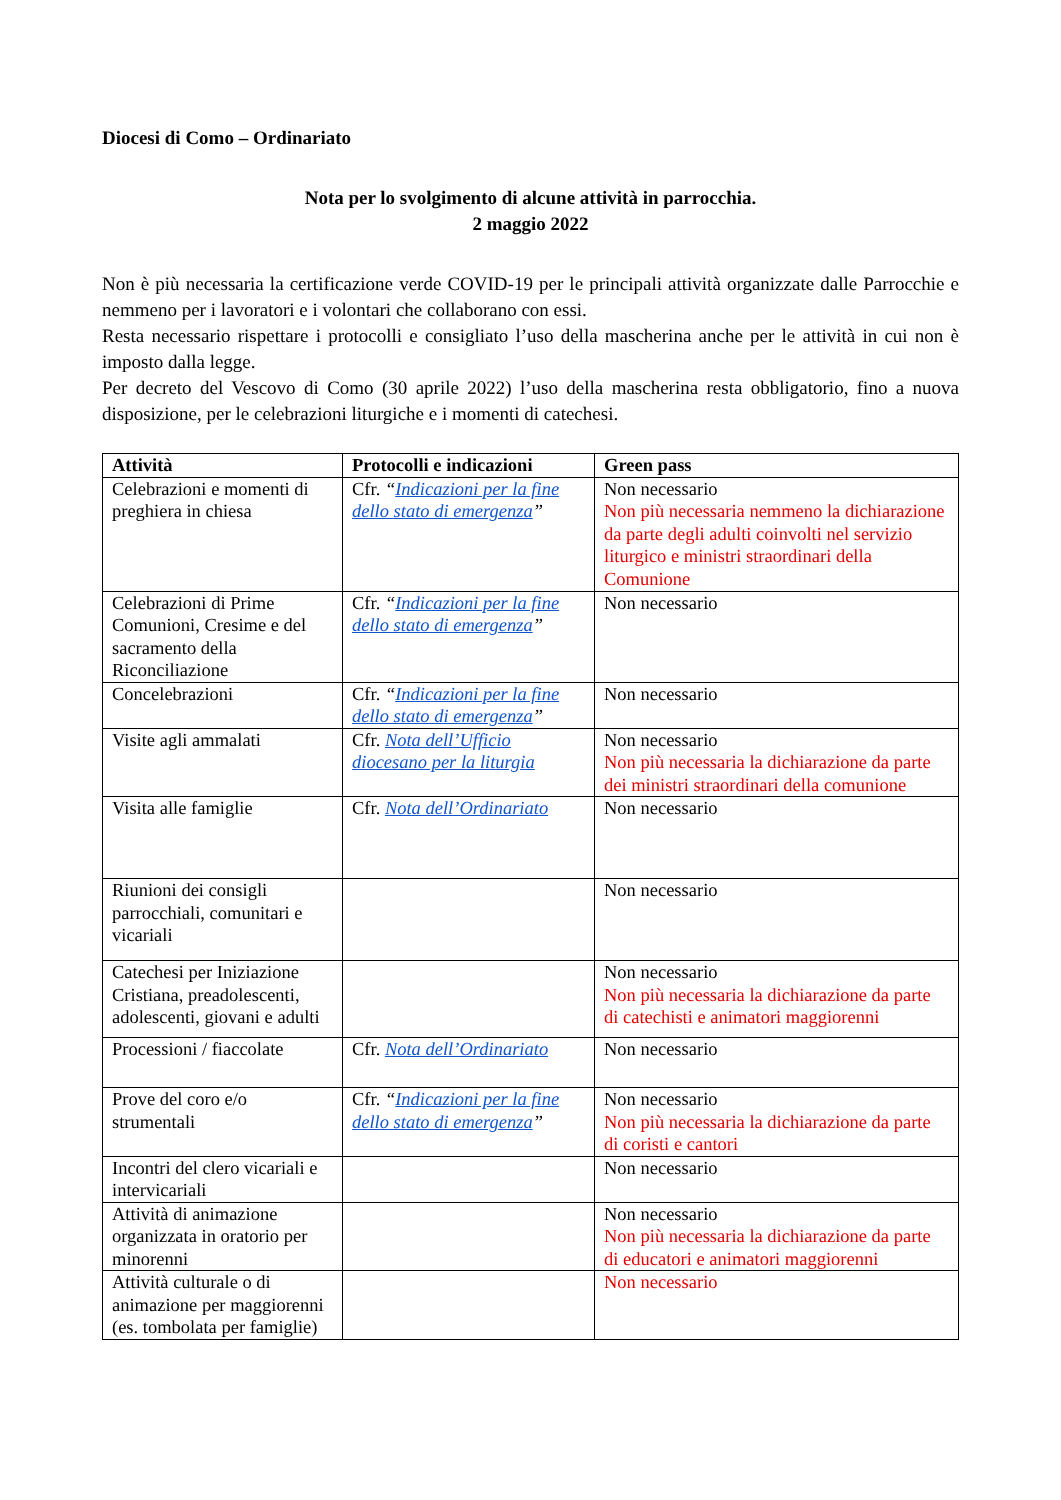Diocesi di Como – Ordinariato
Nota per lo svolgimento di alcune attività in parrocchia.
2 maggio 2022
Non è più necessaria la certificazione verde COVID-19 per le principali attività organizzate dalle Parrocchie e nemmeno per i lavoratori e i volontari che collaborano con essi.
Resta necessario rispettare i protocolli e consigliato l’uso della mascherina anche per le attività in cui non è imposto dalla legge.
Per decreto del Vescovo di Como (30 aprile 2022) l’uso della mascherina resta obbligatorio, fino a nuova disposizione, per le celebrazioni liturgiche e i momenti di catechesi.
| Attività | Protocolli e indicazioni | Green pass |
| --- | --- | --- |
| Celebrazioni e momenti di preghiera in chiesa | Cfr. “ Indicazioni per la fine dello stato di emergenza ” | Non necessario Non più necessaria nemmeno la dichiarazione da parte degli adulti coinvolti nel servizio liturgico e ministri straordinari della Comunione |
| Celebrazioni di Prime Comunioni, Cresime e del sacramento della Riconciliazione | Cfr. “ Indicazioni per la fine dello stato di emergenza ” | Non necessario |
| Concelebrazioni | Cfr. “ Indicazioni per la fine dello stato di emergenza ” | Non necessario |
| Visite agli ammalati | Cfr. Nota dell’Ufficio diocesano per la liturgia | Non necessario Non più necessaria la dichiarazione da parte dei ministri straordinari della comunione |
| Visita alle famiglie | Cfr. Nota dell’Ordinariato | Non necessario |
| Riunioni dei consigli parrocchiali, comunitari e vicariali | | Non necessario |
| Catechesi per Iniziazione Cristiana, preadolescenti, adolescenti, giovani e adulti | | Non necessario Non più necessaria la dichiarazione da parte di catechisti e animatori maggiorenni |
| Processioni / fiaccolate | Cfr. Nota dell’Ordinariato | Non necessario |
| Prove del coro e/o strumentali | Cfr. “ Indicazioni per la fine dello stato di emergenza ” | Non necessario Non più necessaria la dichiarazione da parte di coristi e cantori |
| Incontri del clero vicariali e intervicariali | | Non necessario |
| Attività di animazione organizzata in oratorio per minorenni | | Non necessario Non più necessaria la dichiarazione da parte di educatori e animatori maggiorenni |
| Attività culturale o di animazione per maggiorenni (es. tombolata per famiglie) | | Non necessario |